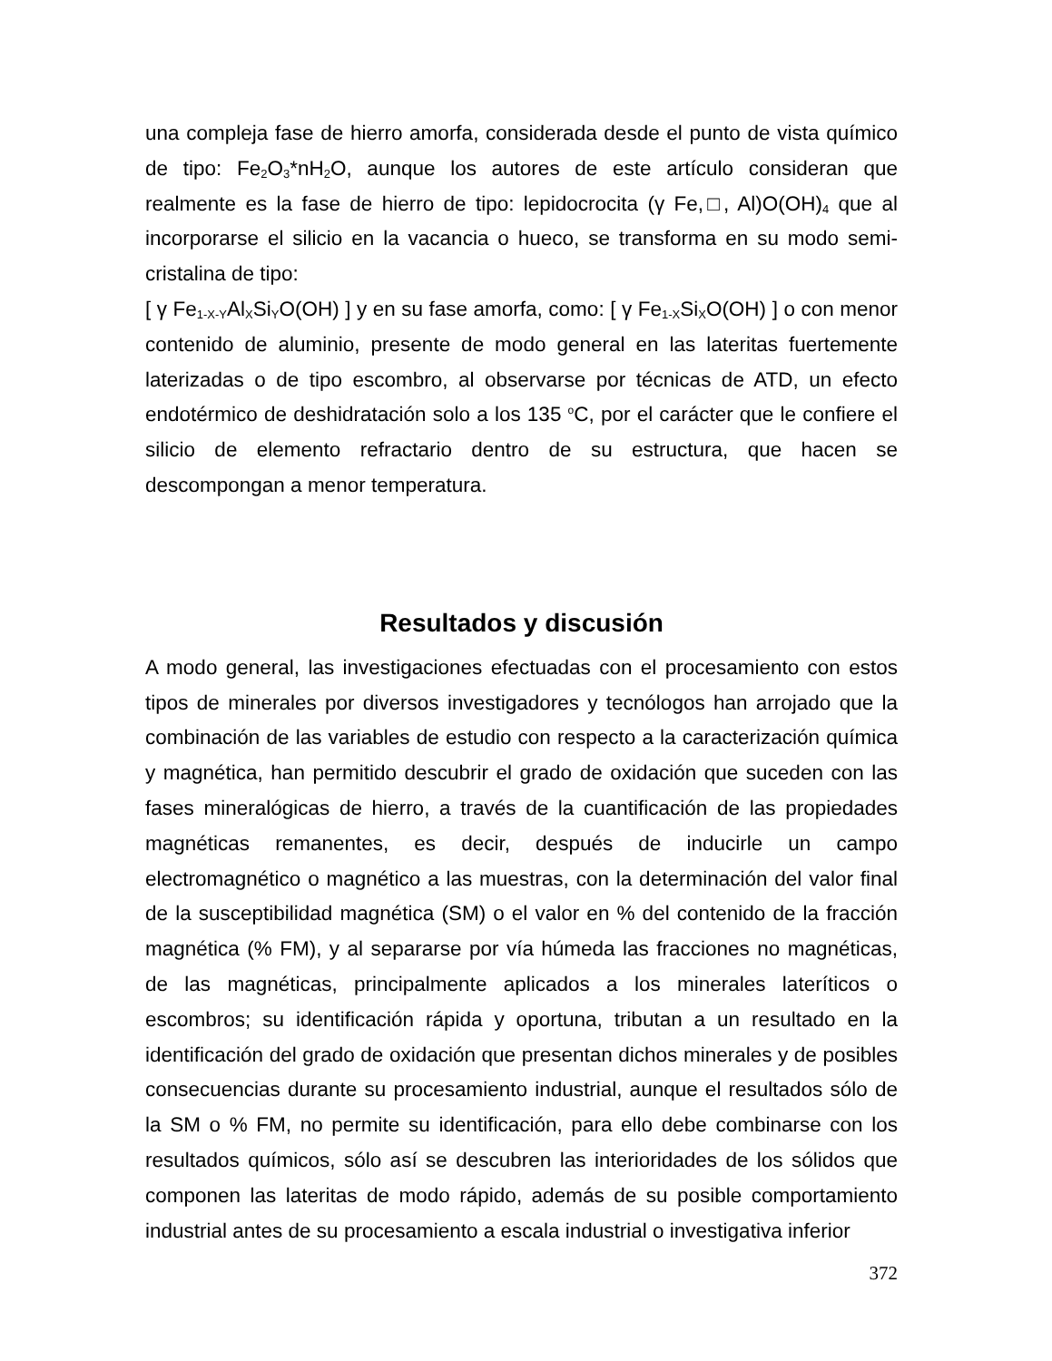una compleja fase de hierro amorfa, considerada desde el punto de vista químico de tipo: Fe<sub>2</sub>O<sub>3</sub>*nH<sub>2</sub>O, aunque los autores de este artículo consideran que realmente es la fase de hierro de tipo: lepidocrocita (γ Fe,□, Al)O(OH)<sub>4</sub> que al incorporarse el silicio en la vacancia o hueco, se transforma en su modo semi-cristalina de tipo:
[ γ Fe<sub>1-X-Y</sub>Al<sub>X</sub>Si<sub>Y</sub>O(OH) ] y en su fase amorfa, como: [ γ Fe<sub>1-X</sub>Si<sub>X</sub>O(OH) ] o con menor contenido de aluminio, presente de modo general en las lateritas fuertemente laterizadas o de tipo escombro, al observarse por técnicas de ATD, un efecto endotérmico de deshidratación solo a los 135 <sup>o</sup>C, por el carácter que le confiere el silicio de elemento refractario dentro de su estructura, que hacen se descompongan a menor temperatura.
Resultados y discusión
A modo general, las investigaciones efectuadas con el procesamiento con estos tipos de minerales por diversos investigadores y tecnólogos han arrojado que la combinación de las variables de estudio con respecto a la caracterización química y magnética, han permitido descubrir el grado de oxidación que suceden con las fases mineralógicas de hierro, a través de la cuantificación de las propiedades magnéticas remanentes, es decir, después de inducirle un campo electromagnético o magnético a las muestras, con la determinación del valor final de la susceptibilidad magnética (SM) o el valor en % del contenido de la fracción magnética (% FM), y al separarse por vía húmeda las fracciones no magnéticas, de las magnéticas, principalmente aplicados a los minerales lateríticos o escombros; su identificación rápida y oportuna, tributan a un resultado en la identificación del grado de oxidación que presentan dichos minerales y de posibles consecuencias durante su procesamiento industrial, aunque el resultados sólo de la SM o % FM, no permite su identificación, para ello debe combinarse con los resultados químicos, sólo así se descubren las interioridades de los sólidos que componen las lateritas de modo rápido, además de su posible comportamiento industrial antes de su procesamiento a escala industrial o investigativa inferior
372